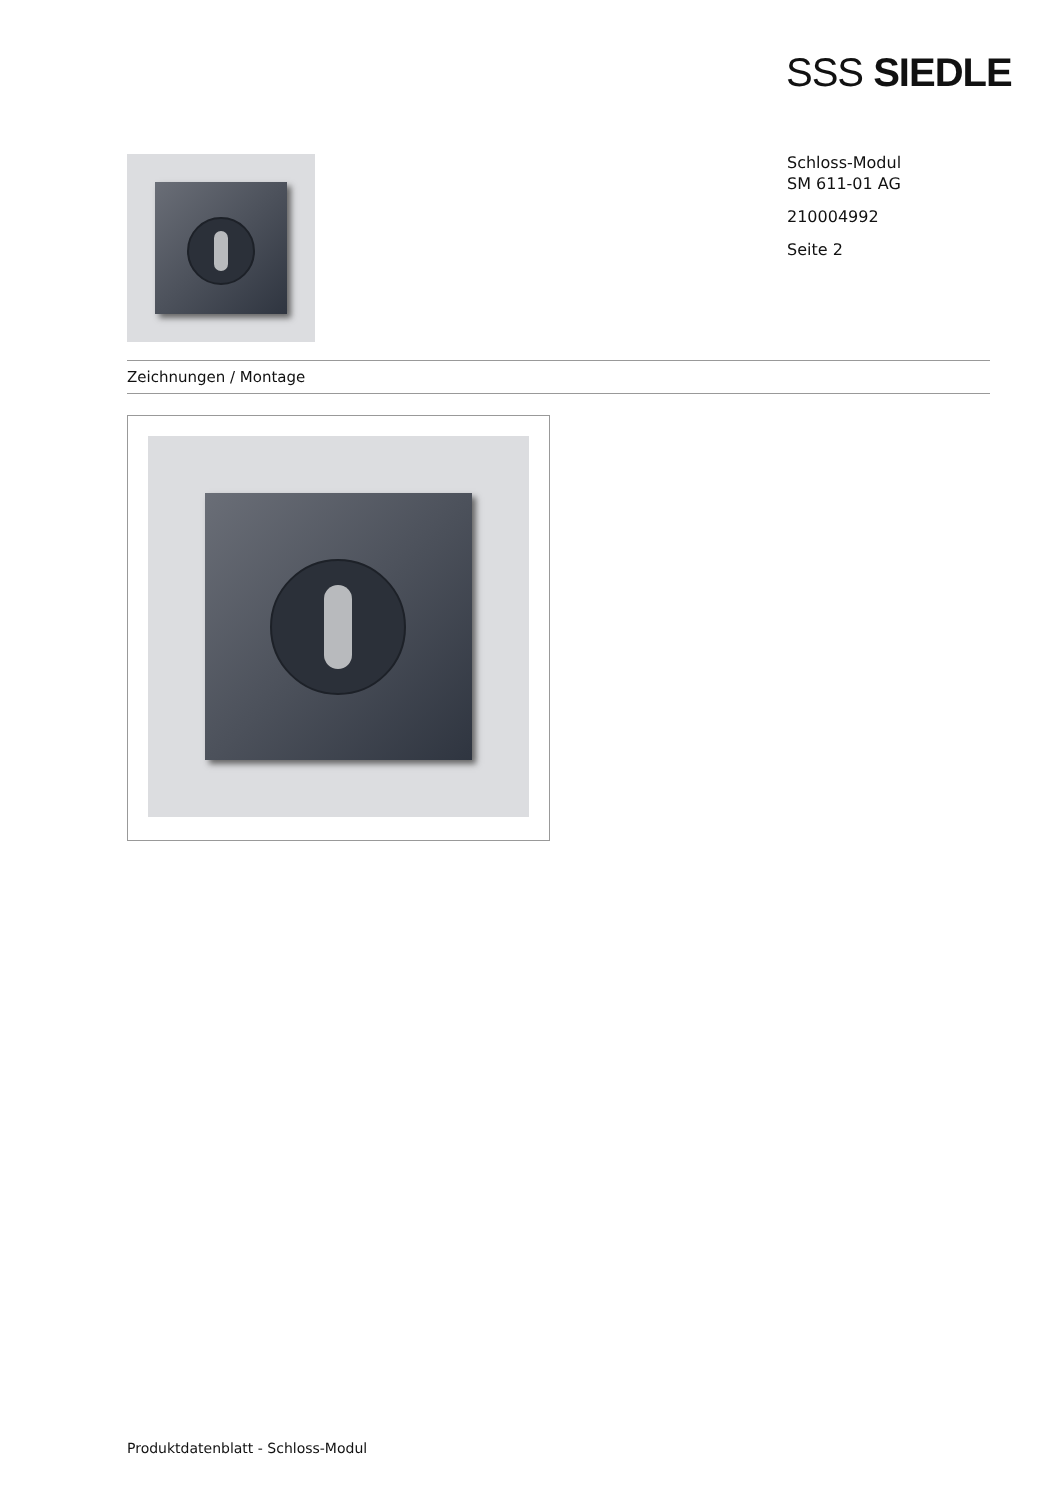SSS SIEDLE
Schloss-Modul
SM 611-01 AG
210004992
Seite 2
Zeichnungen / Montage
Produktdatenblatt - Schloss-Modul